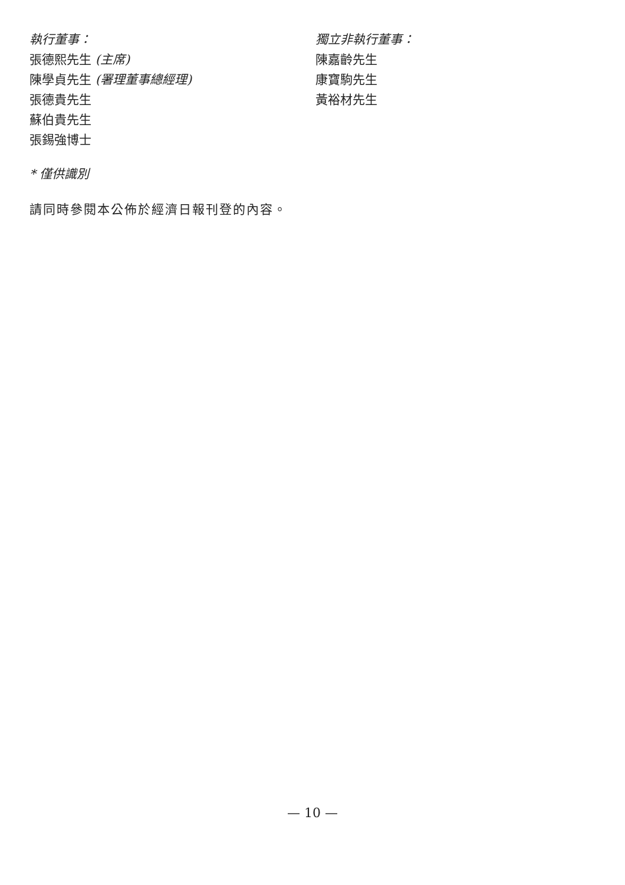執行董事：
張德熙先生 (主席)
陳學貞先生 (署理董事總經理)
張德貴先生
蘇伯貴先生
張錫強博士
獨立非執行董事：
陳嘉齡先生
康寶駒先生
黃裕材先生
* 僅供識別
請同時參閱本公佈於經濟日報刊登的內容。
— 10 —